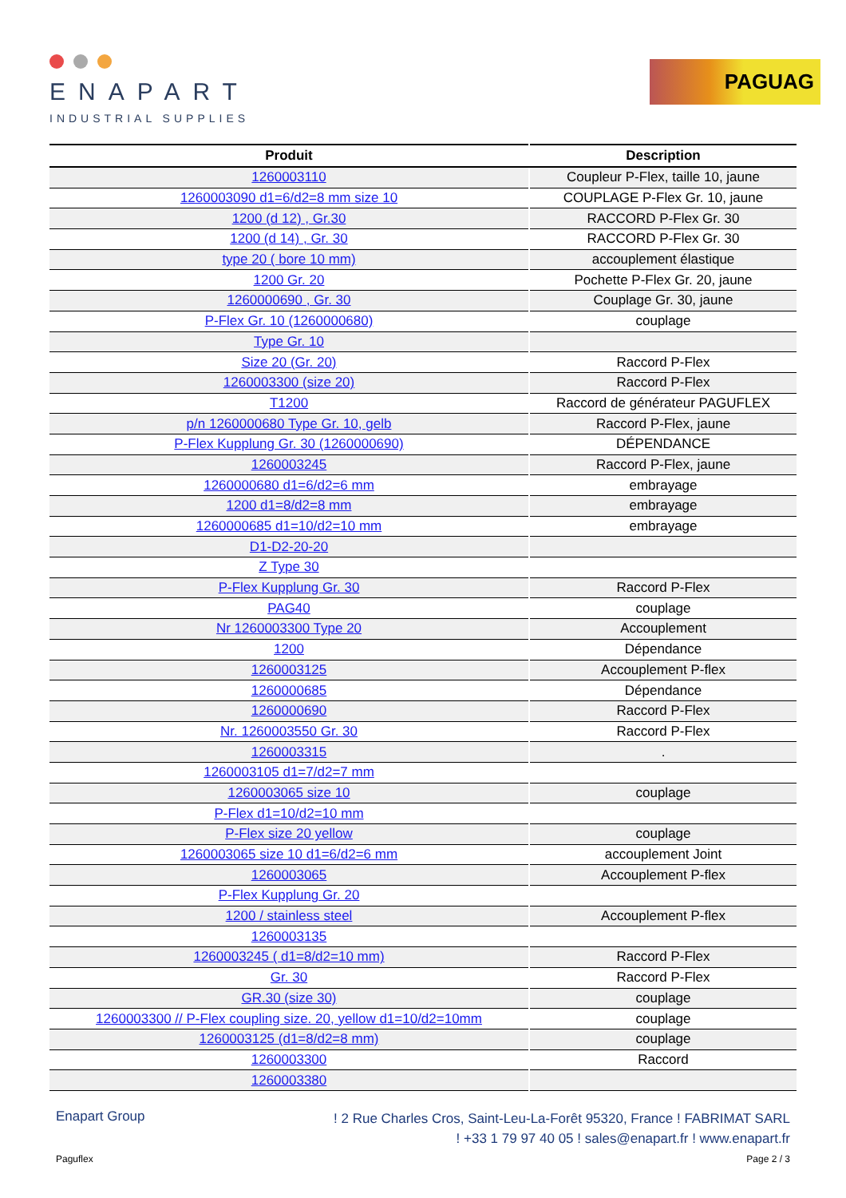ENAPART
INDUSTRIAL SUPPLIES
PAGUAG
| Produit | Description |
| --- | --- |
| 1260003110 | Coupleur P-Flex, taille 10, jaune |
| 1260003090 d1=6/d2=8 mm size 10 | COUPLAGE P-Flex Gr. 10, jaune |
| 1200 (d 12) , Gr.30 | RACCORD P-Flex Gr. 30 |
| 1200 (d 14) , Gr. 30 | RACCORD P-Flex Gr. 30 |
| type 20 ( bore 10 mm) | accouplement élastique |
| 1200 Gr. 20 | Pochette P-Flex Gr. 20, jaune |
| 1260000690 , Gr. 30 | Couplage Gr. 30, jaune |
| P-Flex Gr. 10 (1260000680) | couplage |
| Type Gr. 10 | |
| Size 20 (Gr. 20) | Raccord P-Flex |
| 1260003300 (size 20) | Raccord P-Flex |
| T1200 | Raccord de générateur PAGUFLEX |
| p/n 1260000680 Type Gr. 10, gelb | Raccord P-Flex, jaune |
| P-Flex Kupplung Gr. 30 (1260000690) | DÉPENDANCE |
| 1260003245 | Raccord P-Flex, jaune |
| 1260000680 d1=6/d2=6 mm | embrayage |
| 1200 d1=8/d2=8 mm | embrayage |
| 1260000685 d1=10/d2=10 mm | embrayage |
| D1-D2-20-20 | |
| Z Type 30 | |
| P-Flex Kupplung Gr. 30 | Raccord P-Flex |
| PAG40 | couplage |
| Nr 1260003300 Type 20 | Accouplement |
| 1200 | Dépendance |
| 1260003125 | Accouplement P-flex |
| 1260000685 | Dépendance |
| 1260000690 | Raccord P-Flex |
| Nr. 1260003550 Gr. 30 | Raccord P-Flex |
| 1260003315 | . |
| 1260003105 d1=7/d2=7 mm | |
| 1260003065 size 10 | couplage |
| P-Flex d1=10/d2=10 mm | |
| P-Flex size 20 yellow | couplage |
| 1260003065 size 10 d1=6/d2=6 mm | accouplement Joint |
| 1260003065 | Accouplement P-flex |
| P-Flex Kupplung Gr. 20 | |
| 1200 / stainless steel | Accouplement P-flex |
| 1260003135 | |
| 1260003245 ( d1=8/d2=10 mm) | Raccord P-Flex |
| Gr. 30 | Raccord P-Flex |
| GR.30 (size 30) | couplage |
| 1260003300 // P-Flex coupling size. 20, yellow d1=10/d2=10mm | couplage |
| 1260003125 (d1=8/d2=8 mm) | couplage |
| 1260003300 | Raccord |
| 1260003380 | |
Enapart Group
! 2 Rue Charles Cros, Saint-Leu-La-Forêt 95320, France ! FABRIMAT SARL
! +33 1 79 97 40 05 ! sales@enapart.fr ! www.enapart.fr
Paguflex Page 2 / 3